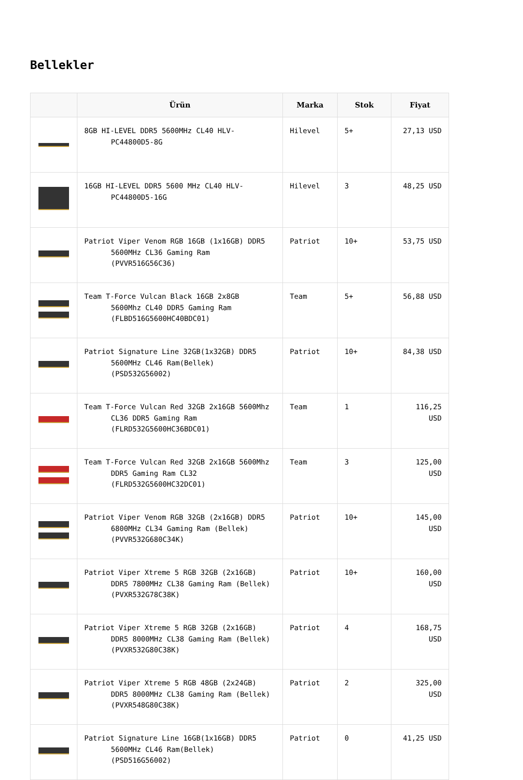Bellekler
| | Ürün | Marka | Stok | Fiyat |
| --- | --- | --- | --- | --- |
| | 8GB HI-LEVEL DDR5 5600MHz CL40 HLV- PC44800D5-8G | Hilevel | 5+ | 27,13 USD |
| | 16GB HI-LEVEL DDR5 5600 MHz CL40 HLV- PC44800D5-16G | Hilevel | 3 | 48,25 USD |
| | Patriot Viper Venom RGB 16GB (1x16GB) DDR5 5600MHz CL36 Gaming Ram (PVVR516G56C36) | Patriot | 10+ | 53,75 USD |
| | Team T-Force Vulcan Black 16GB 2x8GB 5600Mhz CL40 DDR5 Gaming Ram (FLBD516G5600HC40BDC01) | Team | 5+ | 56,88 USD |
| | Patriot Signature Line 32GB(1x32GB) DDR5 5600MHz CL46 Ram(Bellek) (PSD532G56002) | Patriot | 10+ | 84,38 USD |
| | Team T-Force Vulcan Red 32GB 2x16GB 5600Mhz CL36 DDR5 Gaming Ram (FLRD532G5600HC36BDC01) | Team | 1 | 116,25 USD |
| | Team T-Force Vulcan Red 32GB 2x16GB 5600Mhz DDR5 Gaming Ram CL32 (FLRD532G5600HC32DC01) | Team | 3 | 125,00 USD |
| | Patriot Viper Venom RGB 32GB (2x16GB) DDR5 6800MHz CL34 Gaming Ram (Bellek) (PVVR532G680C34K) | Patriot | 10+ | 145,00 USD |
| | Patriot Viper Xtreme 5 RGB 32GB (2x16GB) DDR5 7800MHz CL38 Gaming Ram (Bellek) (PVXR532G78C38K) | Patriot | 10+ | 160,00 USD |
| | Patriot Viper Xtreme 5 RGB 32GB (2x16GB) DDR5 8000MHz CL38 Gaming Ram (Bellek) (PVXR532G80C38K) | Patriot | 4 | 168,75 USD |
| | Patriot Viper Xtreme 5 RGB 48GB (2x24GB) DDR5 8000MHz CL38 Gaming Ram (Bellek) (PVXR548G80C38K) | Patriot | 2 | 325,00 USD |
| | Patriot Signature Line 16GB(1x16GB) DDR5 5600MHz CL46 Ram(Bellek) (PSD516G56002) | Patriot | 0 | 41,25 USD |